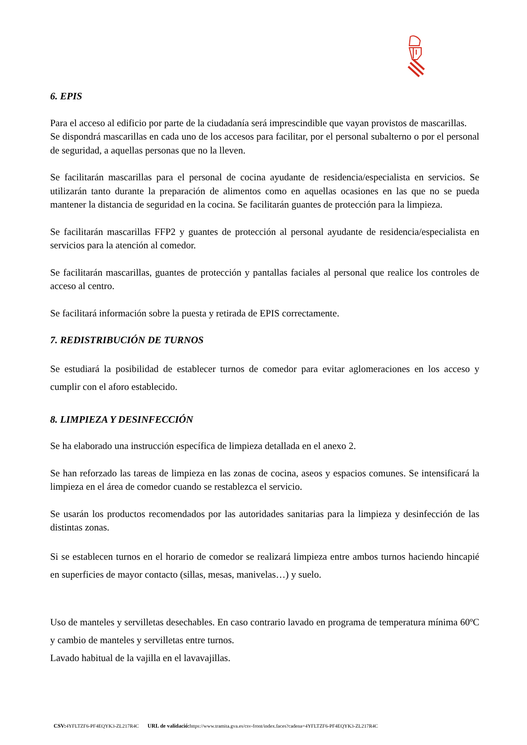6. EPIS
Para el acceso al edificio por parte de la ciudadanía será imprescindible que vayan provistos de mascarillas.
Se dispondrá mascarillas en cada uno de los accesos para facilitar, por el personal subalterno o por el personal de seguridad, a aquellas personas que no la lleven.
Se facilitarán mascarillas para el personal de cocina ayudante de residencia/especialista en servicios. Se utilizarán tanto durante la preparación de alimentos como en aquellas ocasiones en las que no se pueda mantener la distancia de seguridad en la cocina. Se facilitarán guantes de protección para la limpieza.
Se facilitarán mascarillas FFP2 y guantes de protección al personal ayudante de residencia/especialista en servicios para la atención al comedor.
Se facilitarán mascarillas, guantes de protección y pantallas faciales al personal que realice los controles de acceso al centro.
Se facilitará información sobre la puesta y retirada de EPIS correctamente.
7. REDISTRIBUCIÓN DE TURNOS
Se estudiará la posibilidad de establecer turnos de comedor para evitar aglomeraciones en los acceso y cumplir con el aforo establecido.
8. LIMPIEZA Y DESINFECCIÓN
Se ha elaborado una instrucción específica de limpieza detallada en el anexo 2.
Se han reforzado las tareas de limpieza en las zonas de cocina, aseos y espacios comunes. Se intensificará la limpieza en el área de comedor cuando se restablezca el servicio.
Se usarán los productos recomendados por las autoridades sanitarias para la limpieza y desinfección de las distintas zonas.
Si se establecen turnos en el horario de comedor se realizará limpieza entre ambos turnos haciendo hincapié en superficies de mayor contacto (sillas, mesas, manivelas…) y suelo.
Uso de manteles y servilletas desechables. En caso contrario lavado en programa de temperatura mínima 60ºC y cambio de manteles y servilletas entre turnos.
Lavado habitual de la vajilla en el lavavajillas.
CSV: 4YFLTZF6-PF4EQYK3-ZL217R4C URL de validació: https://www.tramita.gva.es/csv-front/index.faces?cadena=4YFLTZF6-PF4EQYK3-ZL217R4C